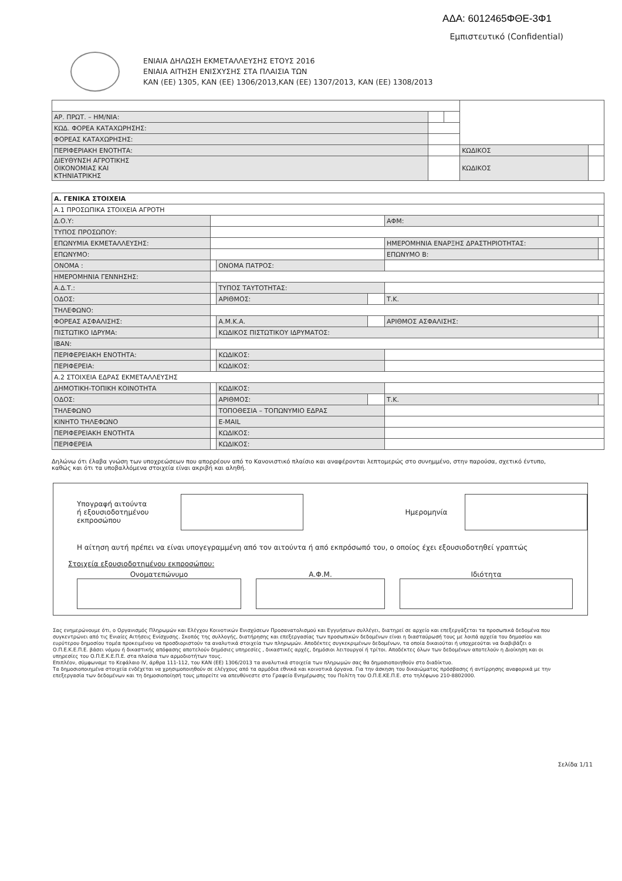ΑΔΑ: 6012465ΦΘΕ-3Φ1
Εμπιστευτικό (Confidential)
ΕΝΙΑΙΑ ΔΗΛΩΣΗ ΕΚΜΕΤΑΛΛΕΥΣΗΣ ΕΤΟΥΣ 2016
ΕΝΙΑΙΑ ΑΙΤΗΣΗ ΕΝΙΣΧΥΣΗΣ ΣΤΑ ΠΛΑΙΣΙΑ ΤΩΝ
ΚΑΝ (ΕΕ) 1305, ΚΑΝ (ΕΕ) 1306/2013,ΚΑΝ (ΕΕ) 1307/2013, ΚΑΝ (ΕΕ) 1308/2013
| ΑΡ. ΠΡΩΤ. – ΗΜ/ΝΙΑ: | | | | |
| ΚΩΔ. ΦΟΡΕΑ ΚΑΤΑΧΩΡΗΣΗΣ: | | | | |
| ΦΟΡΕΑΣ ΚΑΤΑΧΩΡΗΣΗΣ: | | | | |
| ΠΕΡΙΦΕΡΙΑΚΗ ΕΝΟΤΗΤΑ: | | | ΚΩΔΙΚΟΣ | |
| ΔΙΕΥΘΥΝΣΗ ΑΓΡΟΤΙΚΗΣ ΟΙΚΟΝΟΜΙΑΣ ΚΑΙ ΚΤΗΝΙΑΤΡΙΚΗΣ | | | ΚΩΔΙΚΟΣ | |
| Α. ΓΕΝΙΚΑ ΣΤΟΙΧΕΙΑ | | | | | |
| Α.1 ΠΡΟΣΩΠΙΚΑ ΣΤΟΙΧΕΙΑ ΑΓΡΟΤΗ | | | | | |
| Δ.Ο.Υ: | | | | ΑΦΜ: | |
| ΤΥΠΟΣ ΠΡΟΣΩΠΟΥ: | | | | | |
| ΕΠΩΝΥΜΙΑ ΕΚΜΕΤΑΛΛΕΥΣΗΣ: | | | | ΗΜΕΡΟΜΗΝΙΑ ΕΝΑΡΞΗΣ ΔΡΑΣΤΗΡΙΟΤΗΤΑΣ: | |
| ΕΠΩΝΥΜΟ: | | | | ΕΠΩΝΥΜΟ Β: | |
| ΟΝΟΜΑ : | | ΟΝΟΜΑ ΠΑΤΡΟΣ: | | | |
| ΗΜΕΡΟΜΗΝΙΑ ΓΕΝΝΗΣΗΣ: | | | | | |
| Α.Δ.Τ.: | | ΤΥΠΟΣ ΤΑΥΤΟΤΗΤΑΣ: | | | |
| ΟΔΟΣ: | | ΑΡΙΘΜΟΣ: | | Τ.Κ. | |
| ΤΗΛΕΦΩΝΟ: | | | | | |
| ΦΟΡΕΑΣ ΑΣΦΑΛΙΣΗΣ: | | Α.Μ.Κ.Α. | | ΑΡΙΘΜΟΣ ΑΣΦΑΛΙΣΗΣ: | |
| ΠΙΣΤΩΤΙΚΟ ΙΔΡΥΜΑ: | | ΚΩΔΙΚΟΣ ΠΙΣΤΩΤΙΚΟΥ ΙΔΡΥΜΑΤΟΣ: | | | |
| IBAN: | | | | | |
| ΠΕΡΙΦΕΡΕΙΑΚΗ ΕΝΟΤΗΤΑ: | | ΚΩΔΙΚΟΣ: | | | |
| ΠΕΡΙΦΕΡΕΙΑ: | | ΚΩΔΙΚΟΣ: | | | |
| Α.2 ΣΤΟΙΧΕΙΑ ΕΔΡΑΣ ΕΚΜΕΤΑΛΛΕΥΣΗΣ | | | | | |
| ΔΗΜΟΤΙΚΗ-ΤΟΠΙΚΗ ΚΟΙΝΟΤΗΤΑ | | ΚΩΔΙΚΟΣ: | | | |
| ΟΔΟΣ: | | ΑΡΙΘΜΟΣ: | | Τ.Κ. | |
| ΤΗΛΕΦΩΝΟ | | ΤΟΠΟΘΕΣΙΑ – ΤΟΠΩΝΥΜΙΟ ΕΔΡΑΣ | | | |
| ΚΙΝΗΤΟ ΤΗΛΕΦΩΝΟ | | E-MAIL | | | |
| ΠΕΡΙΦΕΡΕΙΑΚΗ ΕΝΟΤΗΤΑ | | ΚΩΔΙΚΟΣ: | | | |
| ΠΕΡΙΦΕΡΕΙΑ | | ΚΩΔΙΚΟΣ: | | | |
Δηλώνω ότι έλαβα γνώση των υποχρεώσεων που απορρέουν από το Κανονιστικό πλαίσιο και αναφέρονται λεπτομερώς στο συνημμένο, στην παρούσα, σχετικό έντυπο, καθώς και ότι τα υποβαλλόμενα στοιχεία είναι ακριβή και αληθή.
Υπογραφή αιτούντα
ή εξουσιοδοτημένου
εκπροσώπου
Ημερομηνία
Η αίτηση αυτή πρέπει να είναι υπογεγραμμένη από τον αιτούντα ή από εκπρόσωπό του, ο οποίος έχει εξουσιοδοτηθεί γραπτώς
Στοιχεία εξουσιοδοτημένου εκπροσώπου:
Ονοματεπώνυμο Α.Φ.Μ. Ιδιότητα
Σας ενημερώνουμε ότι, ο Οργανισμός Πληρωμών και Ελέγχου Κοινοτικών Ενισχύσεων Προσανατολισμού και Εγγυήσεων συλλέγει, διατηρεί σε αρχείο και επεξεργάζεται τα προσωπικά δεδομένα που συγκεντρώνει από τις Ενιαίες Αιτήσεις Ενίσχυσης. Σκοπός της συλλογής, διατήρησης και επεξεργασίας των προσωπικών δεδομένων είναι η διασταύρωσή τους με λοιπά αρχεία του δημοσίου και ευρύτερου δημοσίου τομέα προκειμένου να προσδιοριστούν τα αναλυτικά στοιχεία των πληρωμών. Αποδέκτες συγκεκριμένων δεδομένων, τα οποία δικαιούται ή υποχρεούται να διαβιβάζει ο Ο.Π.Ε.Κ.Ε.Π.Ε. βάσει νόμου ή δικαστικής απόφασης αποτελούν δημόσιες υπηρεσίες , δικαστικές αρχές, δημόσιοι λειτουργοί ή τρίτοι. Αποδέκτες όλων των δεδομένων αποτελούν η Διοίκηση και οι υπηρεσίες του Ο.Π.Ε.Κ.Ε.Π.Ε. στα πλαίσια των αρμοδιοτήτων τους.
Επιπλέον, σύμφωναμε το Κεφάλαιο IV, άρθρα 111-112, του ΚΑΝ (ΕΕ) 1306/2013 τα αναλυτικά στοιχεία των πληρωμών σας θα δημοσιοποιηθούν στο διαδίκτυο.
Τα δημοσιοποιημένα στοιχεία ενδέχεται να χρησιμοποιηθούν σε ελέγχους από τα αρμόδια εθνικά και κοινοτικά όργανα. Για την άσκηση του δικαιώματος πρόσβασης ή αντίρρησης αναφορικά με την επεξεργασία των δεδομένων και τη δημοσιοποίησή τους μπορείτε να απευθύνεστε στο Γραφείο Ενημέρωσης του Πολίτη του Ο.Π.Ε.ΚΕ.Π.Ε. στο τηλέφωνο 210-8802000.
Σελίδα 1/11